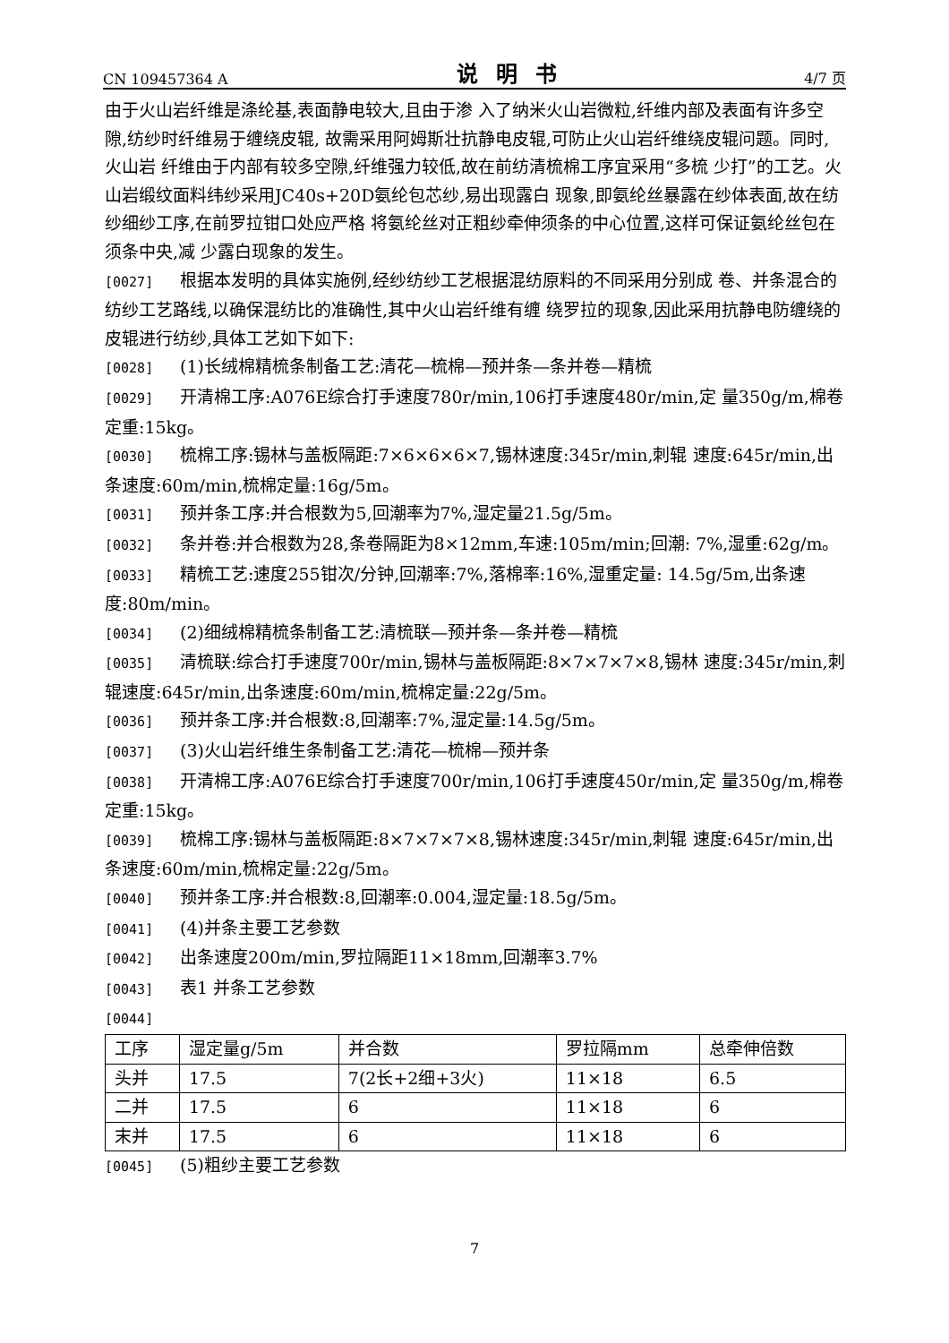CN 109457364 A 说明书 4/7 页
由于火山岩纤维是涤纶基,表面静电较大,且由于渗 入了纳米火山岩微粒,纤维内部及表面有许多空隙,纺纱时纤维易于缠绕皮辊, 故需采用阿姆斯壮抗静电皮辊,可防止火山岩纤维绕皮辊问题。同时,火山岩 纤维由于内部有较多空隙,纤维强力较低,故在前纺清梳棉工序宜采用“多梳 少打”的工艺。火山岩缎纹面料纬纱采用JC40s+20D氨纶包芯纱,易出现露白 现象,即氨纶丝暴露在纱体表面,故在纺纱细纱工序,在前罗拉钳口处应严格 将氨纶丝对正粗纱牵伸须条的中心位置,这样可保证氨纶丝包在须条中央,减 少露白现象的发生。
[0027] 根据本发明的具体实施例,经纱纺纱工艺根据混纺原料的不同采用分别成 卷、并条混合的纺纱工艺路线,以确保混纺比的准确性,其中火山岩纤维有缠 绕罗拉的现象,因此采用抗静电防缠绕的皮辊进行纺纱,具体工艺如下如下:
[0028] (1)长绒棉精梳条制备工艺:清花—梳棉—预并条—条并卷—精梳
[0029] 开清棉工序:A076E综合打手速度780r/min,106打手速度480r/min,定 量350g/m,棉卷定重:15kg。
[0030] 梳棉工序:锡林与盖板隔距:7×6×6×6×7,锡林速度:345r/min,刺辊 速度:645r/min,出条速度:60m/min,梳棉定量:16g/5m。
[0031] 预并条工序:并合根数为5,回潮率为7%,湿定量21.5g/5m。
[0032] 条并卷:并合根数为28,条卷隔距为8×12mm,车速:105m/min;回潮: 7%,湿重:62g/m。
[0033] 精梳工艺:速度255钳次/分钟,回潮率:7%,落棉率:16%,湿重定量: 14.5g/5m,出条速度:80m/min。
[0034] (2)细绒棉精梳条制备工艺:清梳联—预并条—条并卷—精梳
[0035] 清梳联:综合打手速度700r/min,锡林与盖板隔距:8×7×7×7×8,锡林 速度:345r/min,刺辊速度:645r/min,出条速度:60m/min,梳棉定量:22g/5m。
[0036] 预并条工序:并合根数:8,回潮率:7%,湿定量:14.5g/5m。
[0037] (3)火山岩纤维生条制备工艺:清花—梳棉—预并条
[0038] 开清棉工序:A076E综合打手速度700r/min,106打手速度450r/min,定 量350g/m,棉卷定重:15kg。
[0039] 梳棉工序:锡林与盖板隔距:8×7×7×7×8,锡林速度:345r/min,刺辊 速度:645r/min,出条速度:60m/min,梳棉定量:22g/5m。
[0040] 预并条工序:并合根数:8,回潮率:0.004,湿定量:18.5g/5m。
[0041] (4)并条主要工艺参数
[0042] 出条速度200m/min,罗拉隔距11×18mm,回潮率3.7%
[0043] 表1 并条工艺参数
[0044]
| 工序 | 湿定量g/5m | 并合数 | 罗拉隔mm | 总牵伸倍数 |
| 头并 | 17.5 | 7(2长+2细+3火) | 11×18 | 6.5 |
| 二并 | 17.5 | 6 | 11×18 | 6 |
| 末并 | 17.5 | 6 | 11×18 | 6 |
[0045] (5)粗纱主要工艺参数
7